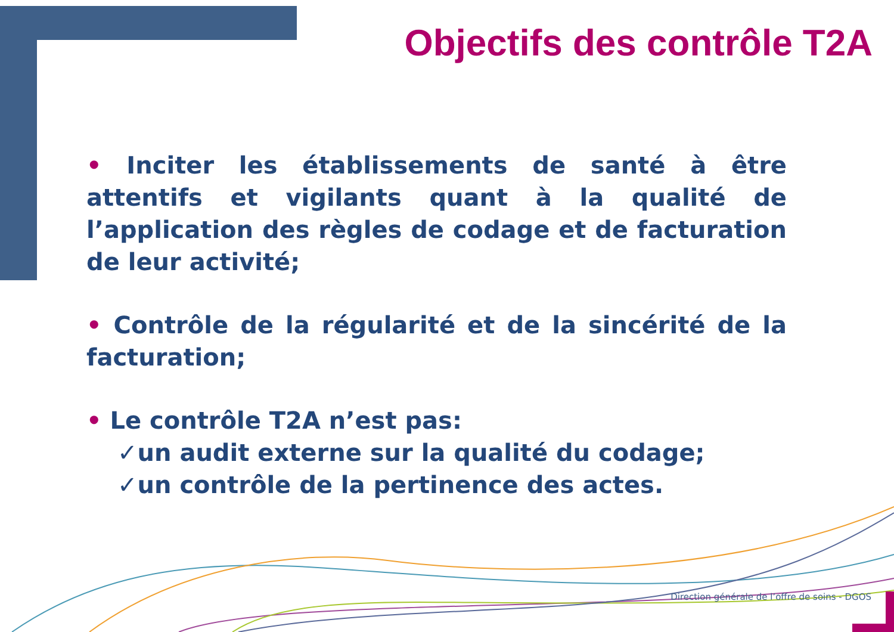Objectifs des contrôle T2A
• Inciter les établissements de santé à être attentifs et vigilants quant à la qualité de l’application des règles de codage et de facturation de leur activité;
• Contrôle de la régularité et de la sincérité de la facturation;
• Le contrôle T2A n’est pas:
✓un audit externe sur la qualité du codage;
✓un contrôle de la pertinence des actes.
Direction générale de l’offre de soins - DGOS